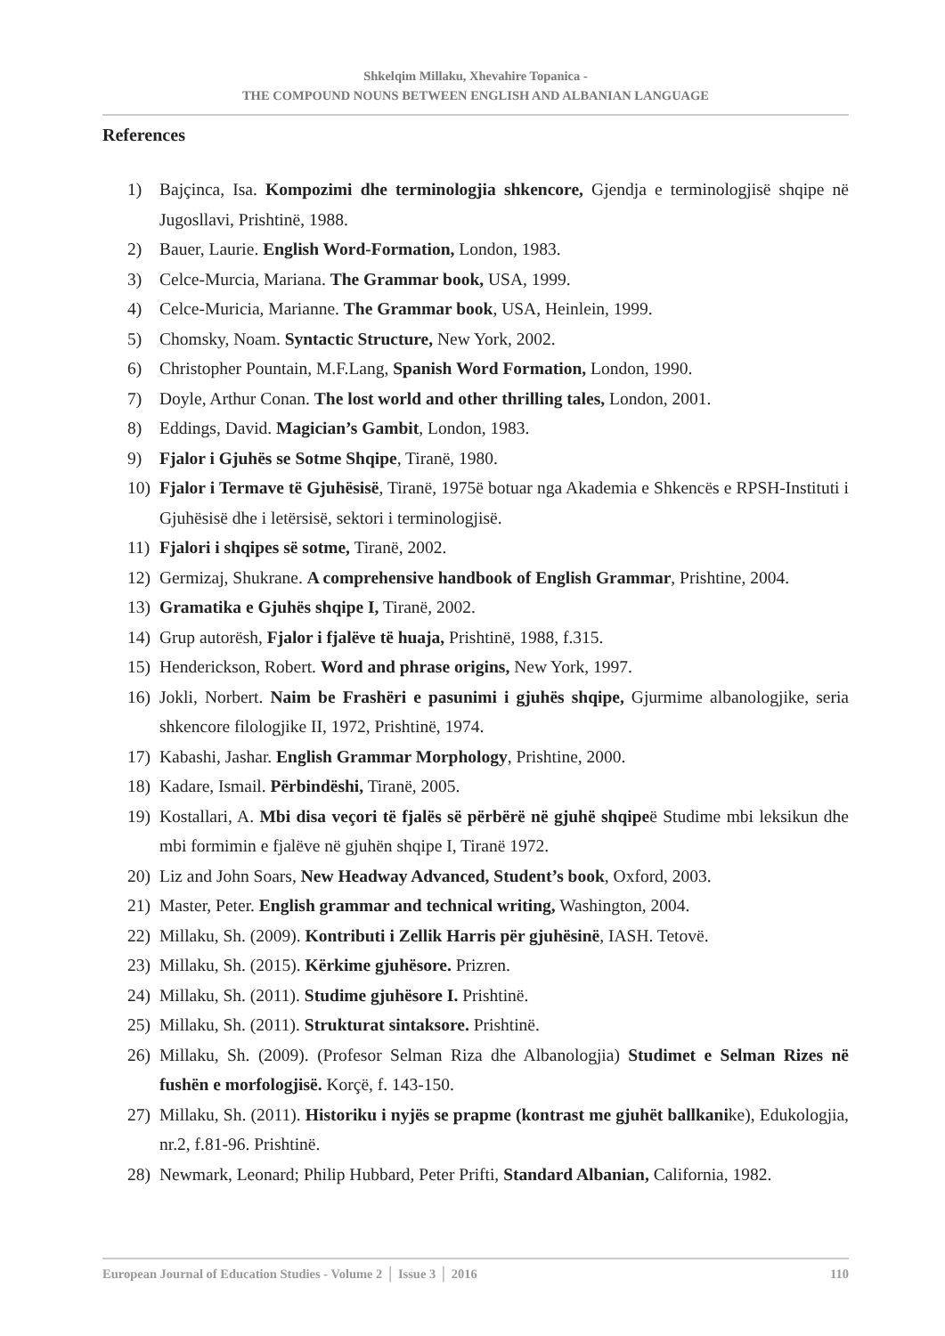Shkelqim Millaku, Xhevahire Topanica -
THE COMPOUND NOUNS BETWEEN ENGLISH AND ALBANIAN LANGUAGE
References
1) Bajçinca, Isa. Kompozimi dhe terminologjia shkencore, Gjendja e terminologjisë shqipe në Jugosllavi, Prishtinë, 1988.
2) Bauer, Laurie. English Word-Formation, London, 1983.
3) Celce-Murcia, Mariana. The Grammar book, USA, 1999.
4) Celce-Muricia, Marianne. The Grammar book, USA, Heinlein, 1999.
5) Chomsky, Noam. Syntactic Structure, New York, 2002.
6) Christopher Pountain, M.F.Lang, Spanish Word Formation, London, 1990.
7) Doyle, Arthur Conan. The lost world and other thrilling tales, London, 2001.
8) Eddings, David. Magician’s Gambit, London, 1983.
9) Fjalor i Gjuhës se Sotme Shqipe, Tiranë, 1980.
10) Fjalor i Termave të Gjuhësisë, Tiranë, 1975ë botuar nga Akademia e Shkencës e RPSH-Instituti i Gjuhësisë dhe i letërsisë, sektori i terminologjisë.
11) Fjalori i shqipes së sotme, Tiranë, 2002.
12) Germizaj, Shukrane. A comprehensive handbook of English Grammar, Prishtine, 2004.
13) Gramatika e Gjuhës shqipe I, Tiranë, 2002.
14) Grup autorësh, Fjalor i fjalëve të huaja, Prishtinë, 1988, f.315.
15) Henderickson, Robert. Word and phrase origins, New York, 1997.
16) Jokli, Norbert. Naim be Frashëri e pasunimi i gjuhës shqipe, Gjurmime albanologjike, seria shkencore filologjike II, 1972, Prishtinë, 1974.
17) Kabashi, Jashar. English Grammar Morphology, Prishtine, 2000.
18) Kadare, Ismail. Përbindëshi, Tiranë, 2005.
19) Kostallari, A. Mbi disa veçori të fjalës së përbërë në gjuhë shqipeë Studime mbi leksikun dhe mbi formimin e fjalëve në gjuhën shqipe I, Tiranë 1972.
20) Liz and John Soars, New Headway Advanced, Student’s book, Oxford, 2003.
21) Master, Peter. English grammar and technical writing, Washington, 2004.
22) Millaku, Sh. (2009). Kontributi i Zellik Harris për gjuhësinë, IASH. Tetovë.
23) Millaku, Sh. (2015). Kërkime gjuhësore. Prizren.
24) Millaku, Sh. (2011). Studime gjuhësore I. Prishtinë.
25) Millaku, Sh. (2011). Strukturat sintaksore. Prishtinë.
26) Millaku, Sh. (2009). (Profesor Selman Riza dhe Albanologjia) Studimet e Selman Rizes në fushën e morfologjisë. Korçë, f. 143-150.
27) Millaku, Sh. (2011). Historiku i nyjës se prapme (kontrast me gjuhët ballkanike), Edukologjia, nr.2, f.81-96. Prishtinë.
28) Newmark, Leonard; Philip Hubbard, Peter Prifti, Standard Albanian, California, 1982.
European Journal of Education Studies - Volume 2 │ Issue 3 │ 2016 110